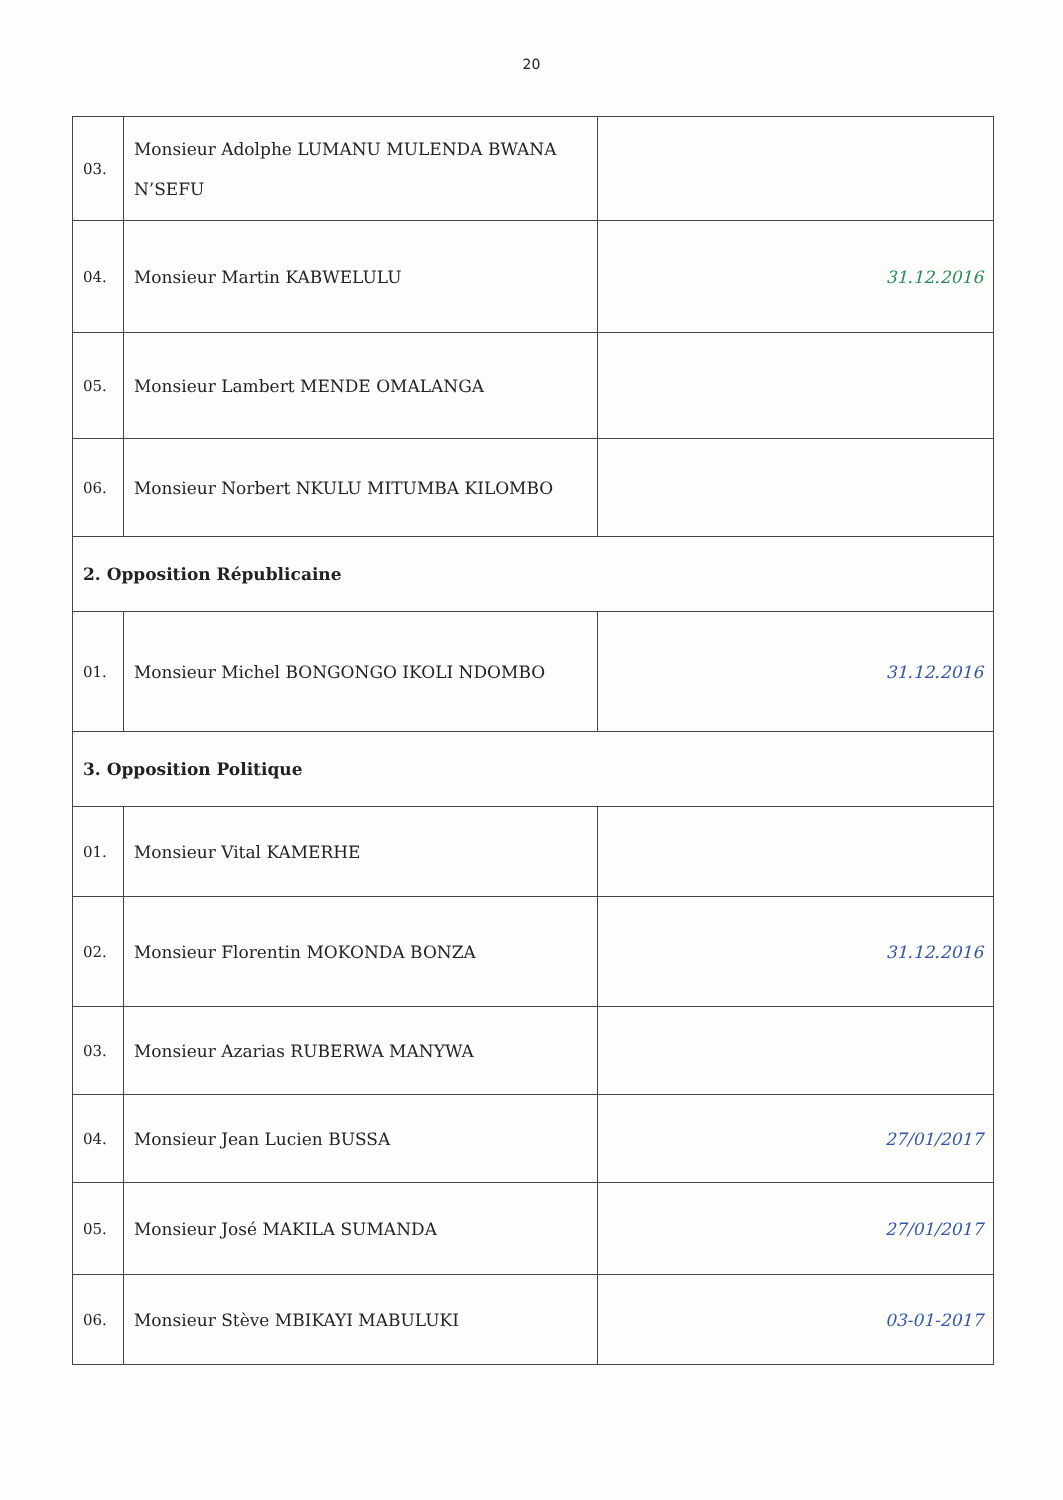20
| 03. | Monsieur Adolphe LUMANU MULENDA BWANA N’SEFU | |
| 04. | Monsieur Martin KABWELULU | 31.12.2016 |
| 05. | Monsieur Lambert MENDE OMALANGA | |
| 06. | Monsieur Norbert NKULU MITUMBA KILOMBO | |
| 2. Opposition Républicaine | | |
| 01. | Monsieur Michel BONGONGO IKOLI NDOMBO | 31.12.2016 |
| 3. Opposition Politique | | |
| 01. | Monsieur Vital KAMERHE | |
| 02. | Monsieur Florentin MOKONDA BONZA | 31.12.2016 |
| 03. | Monsieur Azarias RUBERWA MANYWA | |
| 04. | Monsieur Jean Lucien BUSSA | 27/01/2017 |
| 05. | Monsieur José MAKILA SUMANDA | 27/01/2017 |
| 06. | Monsieur Stève MBIKAYI MABULUKI | 03-01-2017 |